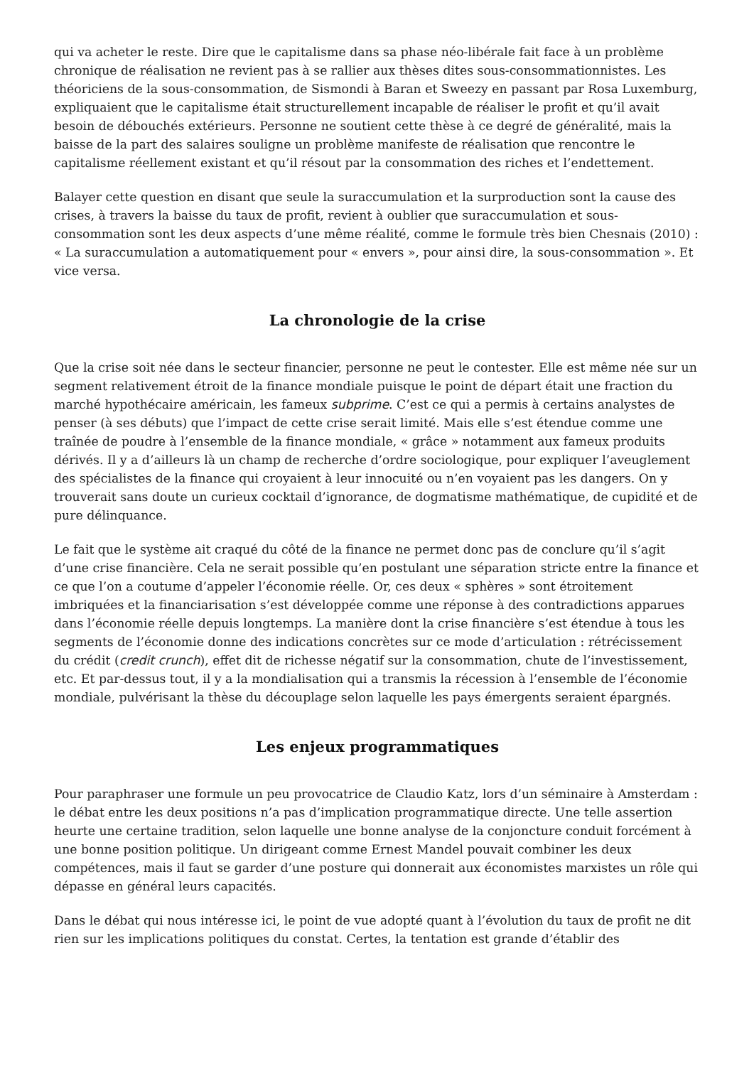qui va acheter le reste. Dire que le capitalisme dans sa phase néo-libérale fait face à un problème chronique de réalisation ne revient pas à se rallier aux thèses dites sous-consommationnistes. Les théoriciens de la sous-consommation, de Sismondi à Baran et Sweezy en passant par Rosa Luxemburg, expliquaient que le capitalisme était structurellement incapable de réaliser le profit et qu’il avait besoin de débouchés extérieurs. Personne ne soutient cette thèse à ce degré de généralité, mais la baisse de la part des salaires souligne un problème manifeste de réalisation que rencontre le capitalisme réellement existant et qu’il résout par la consommation des riches et l’endettement.
Balayer cette question en disant que seule la suraccumulation et la surproduction sont la cause des crises, à travers la baisse du taux de profit, revient à oublier que suraccumulation et sous-consommation sont les deux aspects d’une même réalité, comme le formule très bien Chesnais (2010) : « La suraccumulation a automatiquement pour « envers », pour ainsi dire, la sous-consommation ». Et vice versa.
La chronologie de la crise
Que la crise soit née dans le secteur financier, personne ne peut le contester. Elle est même née sur un segment relativement étroit de la finance mondiale puisque le point de départ était une fraction du marché hypothécaire américain, les fameux subprime. C’est ce qui a permis à certains analystes de penser (à ses débuts) que l’impact de cette crise serait limité. Mais elle s’est étendue comme une traînée de poudre à l’ensemble de la finance mondiale, « grâce » notamment aux fameux produits dérivés. Il y a d’ailleurs là un champ de recherche d’ordre sociologique, pour expliquer l’aveuglement des spécialistes de la finance qui croyaient à leur innocuité ou n’en voyaient pas les dangers. On y trouverait sans doute un curieux cocktail d’ignorance, de dogmatisme mathématique, de cupidité et de pure délinquance.
Le fait que le système ait craqué du côté de la finance ne permet donc pas de conclure qu’il s’agit d’une crise financière. Cela ne serait possible qu’en postulant une séparation stricte entre la finance et ce que l’on a coutume d’appeler l’économie réelle. Or, ces deux « sphères » sont étroitement imbriquées et la financiarisation s’est développée comme une réponse à des contradictions apparues dans l’économie réelle depuis longtemps. La manière dont la crise financière s’est étendue à tous les segments de l’économie donne des indications concrètes sur ce mode d’articulation : rétrécissement du crédit (credit crunch), effet dit de richesse négatif sur la consommation, chute de l’investissement, etc. Et par-dessus tout, il y a la mondialisation qui a transmis la récession à l’ensemble de l’économie mondiale, pulvérisant la thèse du découplage selon laquelle les pays émergents seraient épargnés.
Les enjeux programmatiques
Pour paraphraser une formule un peu provocatrice de Claudio Katz, lors d’un séminaire à Amsterdam : le débat entre les deux positions n’a pas d’implication programmatique directe. Une telle assertion heurte une certaine tradition, selon laquelle une bonne analyse de la conjoncture conduit forcément à une bonne position politique. Un dirigeant comme Ernest Mandel pouvait combiner les deux compétences, mais il faut se garder d’une posture qui donnerait aux économistes marxistes un rôle qui dépasse en général leurs capacités.
Dans le débat qui nous intéresse ici, le point de vue adopté quant à l’évolution du taux de profit ne dit rien sur les implications politiques du constat. Certes, la tentation est grande d’établir des